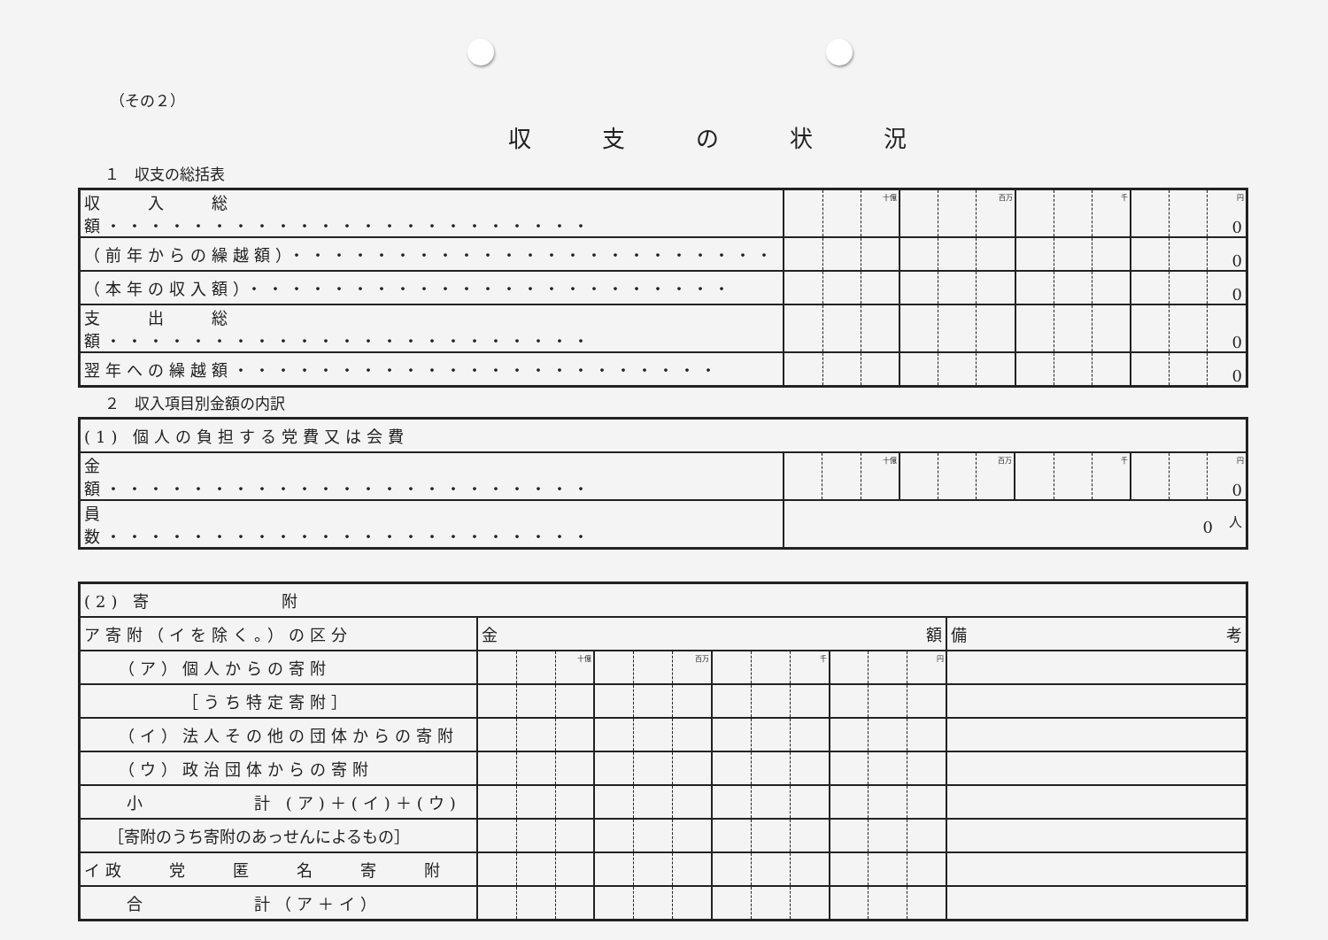（その２）
収支の状況
１　収支の総括表
| 収 入 総 額・・・・・・・・・・・・・・・・・・・・・・・ | | | 十億 | | | 百万 | | | 千 | | | 円 0 |
| （前年からの繰越額）・・・・・・・・・・・・・・・・・・・・・・・ | | | | | | | | | | | | 0 |
| （本年の収入額）・・・・・・・・・・・・・・・・・・・・・・・ | | | | | | | | | | | | 0 |
| 支 出 総 額・・・・・・・・・・・・・・・・・・・・・・・ | | | | | | | | | | | | 0 |
| 翌年への繰越額・・・・・・・・・・・・・・・・・・・・・・・ | | | | | | | | | | | | 0 |
２　収入項目別金額の内訳
| (1) 個人の負担する党費又は会費 | | | | | | | | | | | | |
| 金 額・・・・・・・・・・・・・・・・・・・・・・・ | | | 十億 | | | 百万 | | | 千 | | | 円 0 |
| 員 数・・・・・・・・・・・・・・・・・・・・・・・ | 0 <sup>人</sup> | | | | | | | | | | | |
| (2) 寄 附 | | | | | | | | | | | | | |
| ア寄附（イを除く。）の区分 | 金 額 | | | | | | | | | | | | 備 考 |
| （ア）個人からの寄附 | | | 十億 | | | 百万 | | | 千 | | | 円 | |
| ［うち特定寄附］ | | | | | | | | | | | | | |
| （イ）法人その他の団体からの寄附 | | | | | | | | | | | | | |
| （ウ）政治団体からの寄附 | | | | | | | | | | | | | |
| 小 計 (ア)＋(イ)＋(ウ) | | | | | | | | | | | | | |
| ［寄附のうち寄附のあっせんによるもの］ | | | | | | | | | | | | | |
| イ政 党 匿 名 寄 附 | | | | | | | | | | | | | |
| 合 計（ア＋イ） | | | | | | | | | | | | | |